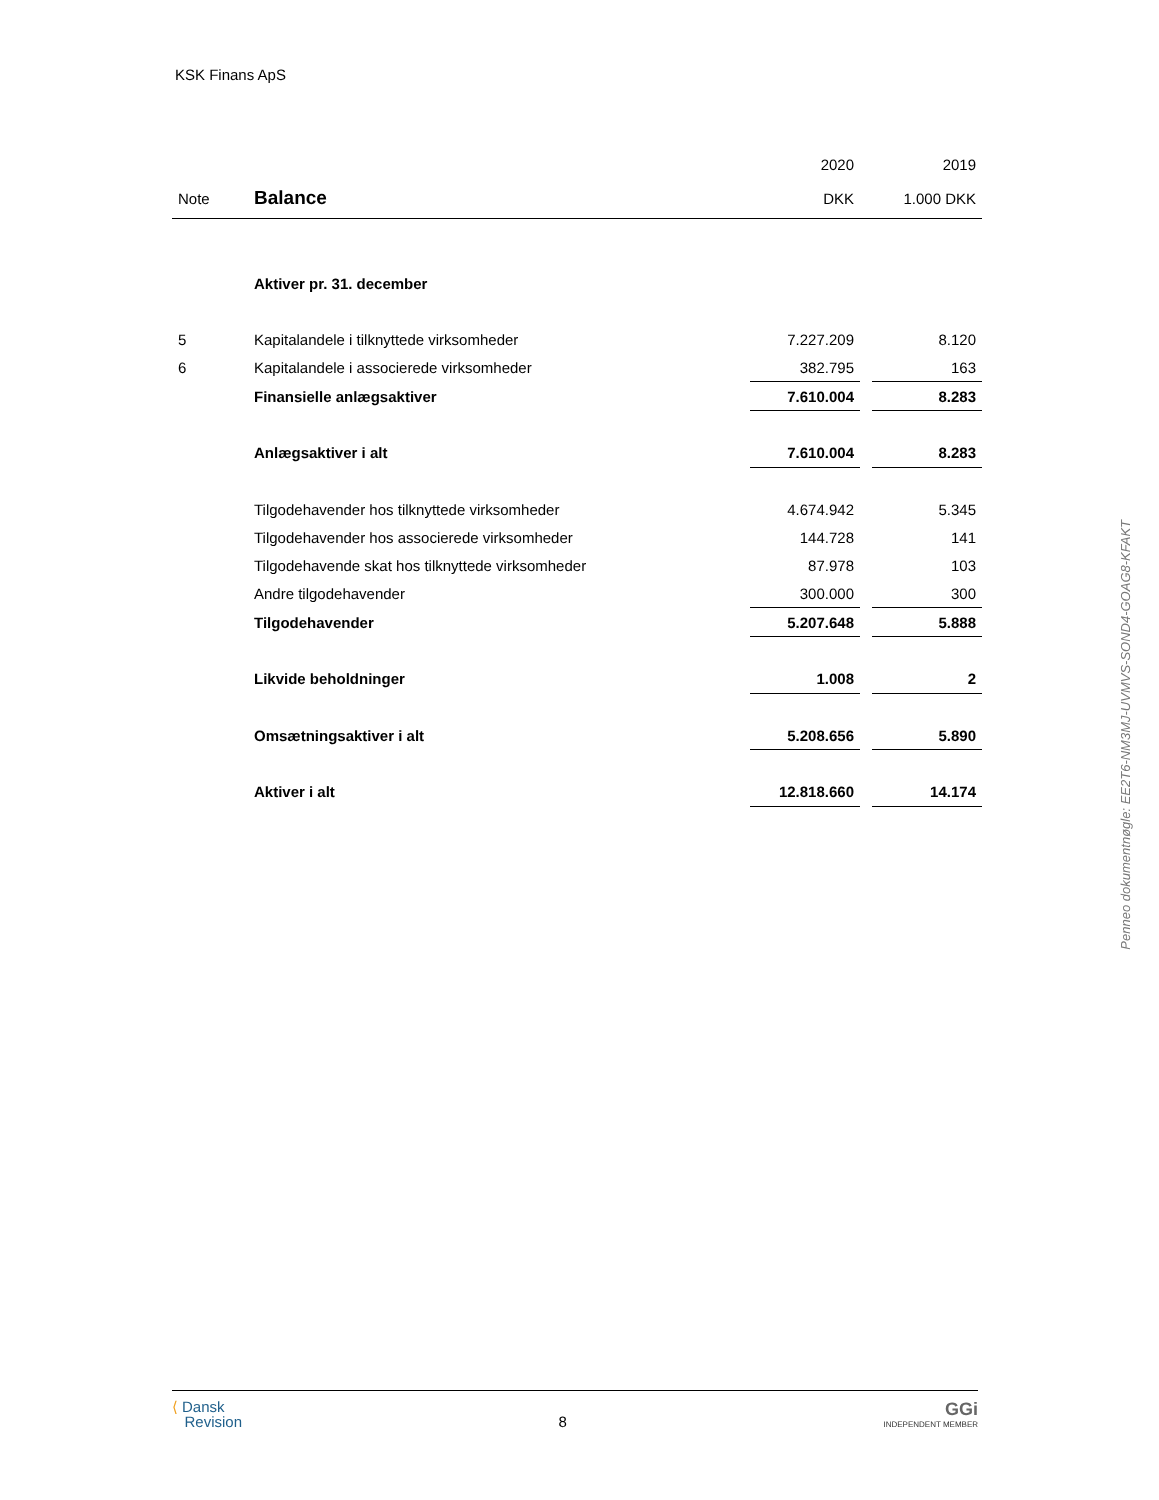KSK Finans ApS
| | | 2020 | | 2019 |
| Note | Balance | DKK | | 1.000 DKK |
| | Aktiver pr. 31. december | | | |
| 5 | Kapitalandele i tilknyttede virksomheder | 7.227.209 | | 8.120 |
| 6 | Kapitalandele i associerede virksomheder | 382.795 | | 163 |
| | Finansielle anlægsaktiver | 7.610.004 | | 8.283 |
| | Anlægsaktiver i alt | 7.610.004 | | 8.283 |
| | Tilgodehavender hos tilknyttede virksomheder | 4.674.942 | | 5.345 |
| | Tilgodehavender hos associerede virksomheder | 144.728 | | 141 |
| | Tilgodehavende skat hos tilknyttede virksomheder | 87.978 | | 103 |
| | Andre tilgodehavender | 300.000 | | 300 |
| | Tilgodehavender | 5.207.648 | | 5.888 |
| | Likvide beholdninger | 1.008 | | 2 |
| | Omsætningsaktiver i alt | 5.208.656 | | 5.890 |
| | Aktiver i alt | 12.818.660 | | 14.174 |
Penneo dokumentnøgle: EE2T6-NM3MJ-UVMVS-SOND4-GOAG8-KFAKT
⟨ Dansk
Revision
8
GGi
INDEPENDENT MEMBER